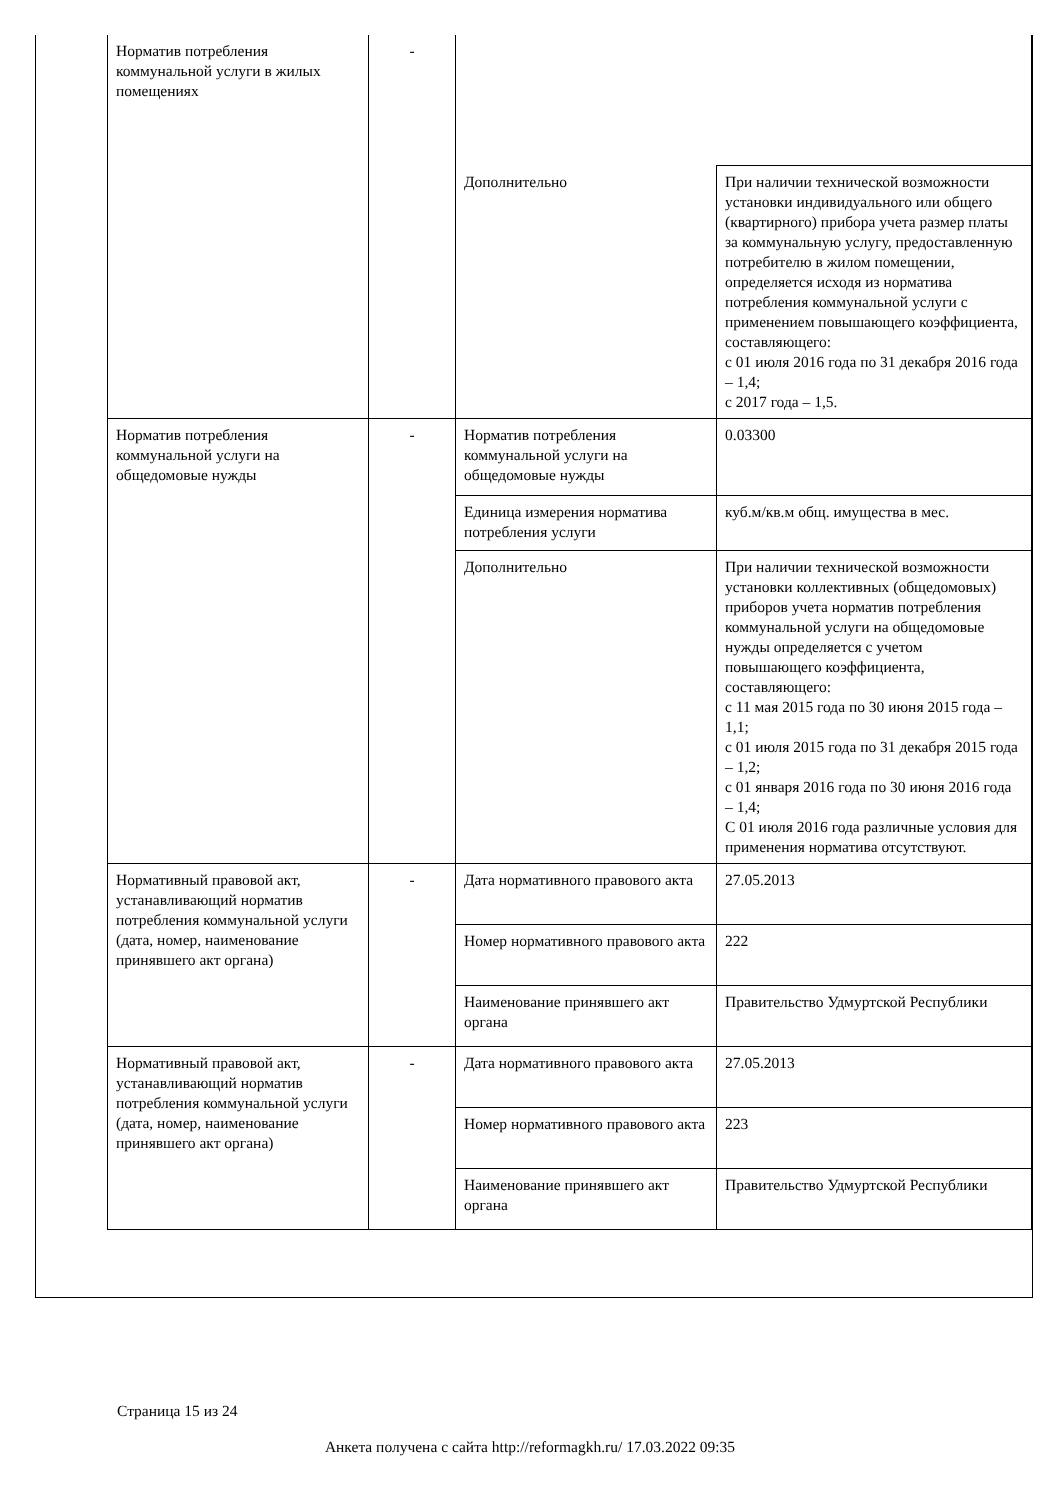| Норматив потребления коммунальной услуги в жилых помещениях | - | | |
| | | Дополнительно | При наличии технической возможности установки индивидуального или общего (квартирного) прибора учета размер платы за коммунальную услугу, предоставленную потребителю в жилом помещении, определяется исходя из норматива потребления коммунальной услуги с применением повышающего коэффициента, составляющего: с 01 июля 2016 года по 31 декабря 2016 года – 1,4; с 2017 года – 1,5. |
| Норматив потребления коммунальной услуги на общедомовые нужды | - | Норматив потребления коммунальной услуги на общедомовые нужды | 0.03300 |
| | | Единица измерения норматива потребления услуги | куб.м/кв.м общ. имущества в мес. |
| | | Дополнительно | При наличии технической возможности установки коллективных (общедомовых) приборов учета норматив потребления коммунальной услуги на общедомовые нужды определяется с учетом повышающего коэффициента, составляющего: с 11 мая 2015 года по 30 июня 2015 года – 1,1; с 01 июля 2015 года по 31 декабря 2015 года – 1,2; с 01 января 2016 года по 30 июня 2016 года – 1,4; С 01 июля 2016 года различные условия для применения норматива отсутствуют. |
| Нормативный правовой акт, устанавливающий норматив потребления коммунальной услуги (дата, номер, наименование принявшего акт органа) | - | Дата нормативного правового акта | 27.05.2013 |
| | | Номер нормативного правового акта | 222 |
| | | Наименование принявшего акт органа | Правительство Удмуртской Республики |
| Нормативный правовой акт, устанавливающий норматив потребления коммунальной услуги (дата, номер, наименование принявшего акт органа) | - | Дата нормативного правового акта | 27.05.2013 |
| | | Номер нормативного правового акта | 223 |
| | | Наименование принявшего акт органа | Правительство Удмуртской Республики |
Страница 15 из 24
Анкета получена с сайта http://reformagkh.ru/ 17.03.2022 09:35